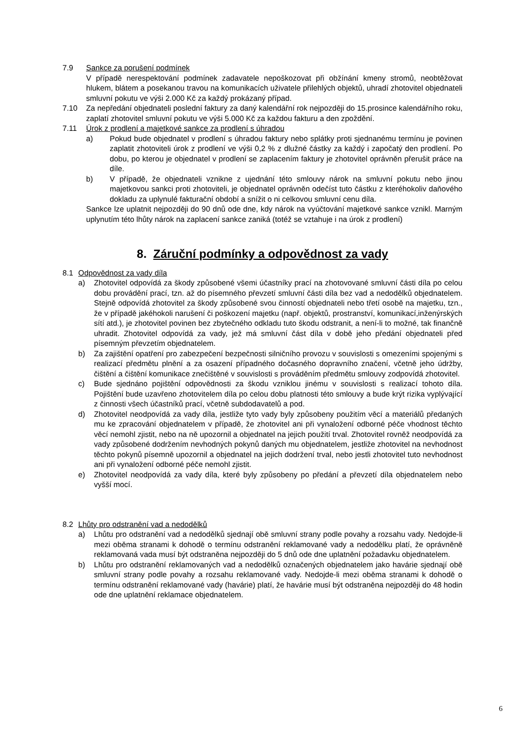7.9 Sankce za porušení podmínek
V případě nerespektování podmínek zadavatele nepoškozovat při obžínání kmeny stromů, neobtěžovat hlukem, blátem a posekanou travou na komunikacích uživatele přilehlých objektů, uhradí zhotovitel objednateli smluvní pokutu ve výši 2.000 Kč za každý prokázaný případ.
7.10 Za nepředání objednateli poslední faktury za daný kalendářní rok nejpozději do 15.prosince kalendářního roku, zaplatí zhotovitel smluvní pokutu ve výši 5.000 Kč za každou fakturu a den zpoždění.
7.11 Úrok z prodlení a majetkové sankce za prodlení s úhradou
a) Pokud bude objednatel v prodlení s úhradou faktury nebo splátky proti sjednanému termínu je povinen zaplatit zhotoviteli úrok z prodlení ve výši 0,2 % z dlužné částky za každý i započatý den prodlení. Po dobu, po kterou je objednatel v prodlení se zaplacením faktury je zhotovitel oprávněn přerušit práce na díle.
b) V případě, že objednateli vznikne z ujednání této smlouvy nárok na smluvní pokutu nebo jinou majetkovou sankci proti zhotoviteli, je objednatel oprávněn odečíst tuto částku z kteréhokoliv daňového dokladu za uplynulé fakturační období a snížit o ni celkovou smluvní cenu díla.
Sankce lze uplatnit nejpozději do 90 dnů ode dne, kdy nárok na vyúčtování majetkové sankce vznikl. Marným uplynutím této lhůty nárok na zaplacení sankce zaniká (totéž se vztahuje i na úrok z prodlení)
8. Záruční podmínky a odpovědnost za vady
8.1 Odpovědnost za vady díla
a) Zhotovitel odpovídá za škody způsobené všemi účastníky prací na zhotovované smluvní části díla po celou dobu provádění prací, tzn. až do písemného převzetí smluvní části díla bez vad a nedodělků objednatelem. Stejně odpovídá zhotovitel za škody způsobené svou činností objednateli nebo třetí osobě na majetku, tzn., že v případě jakéhokoli narušení či poškození majetku (např. objektů, prostranství, komunikací,inženýrských sítí atd.), je zhotovitel povinen bez zbytečného odkladu tuto škodu odstranit, a není-li to možné, tak finančně uhradit. Zhotovitel odpovídá za vady, jež má smluvní část díla v době jeho předání objednateli před písemným převzetím objednatelem.
b) Za zajištění opatření pro zabezpečení bezpečnosti silničního provozu v souvislosti s omezeními spojenými s realizací předmětu plnění a za osazení případného dočasného dopravního značení, včetně jeho údržby, čištění a čištění komunikace znečištěné v souvislosti s prováděním předmětu smlouvy zodpovídá zhotovitel.
c) Bude sjednáno pojištění odpovědnosti za škodu vzniklou jinému v souvislosti s realizací tohoto díla. Pojištění bude uzavřeno zhotovitelem díla po celou dobu platnosti této smlouvy a bude krýt rizika vyplývající z činnosti všech účastníků prací, včetně subdodavatelů a pod.
d) Zhotovitel neodpovídá za vady díla, jestliže tyto vady byly způsobeny použitím věcí a materiálů předaných mu ke zpracování objednatelem v případě, že zhotovitel ani při vynaložení odborné péče vhodnost těchto věcí nemohl zjistit, nebo na ně upozornil a objednatel na jejich použití trval. Zhotovitel rovněž neodpovídá za vady způsobené dodržením nevhodných pokynů daných mu objednatelem, jestliže zhotovitel na nevhodnost těchto pokynů písemně upozornil a objednatel na jejich dodržení trval, nebo jestli zhotovitel tuto nevhodnost ani při vynaložení odborné péče nemohl zjistit.
e) Zhotovitel neodpovídá za vady díla, které byly způsobeny po předání a převzetí díla objednatelem nebo vyšší mocí.
8.2 Lhůty pro odstranění vad a nedodělků
a) Lhůtu pro odstranění vad a nedodělků sjednají obě smluvní strany podle povahy a rozsahu vady. Nedojde-li mezi oběma stranami k dohodě o termínu odstranění reklamované vady a nedodělku platí, že oprávněně reklamovaná vada musí být odstraněna nejpozději do 5 dnů ode dne uplatnění požadavku objednatelem.
b) Lhůtu pro odstranění reklamovaných vad a nedodělků označených objednatelem jako havárie sjednají obě smluvní strany podle povahy a rozsahu reklamované vady. Nedojde-li mezi oběma stranami k dohodě o termínu odstranění reklamované vady (havárie) platí, že havárie musí být odstraněna nejpozději do 48 hodin ode dne uplatnění reklamace objednatelem.
6